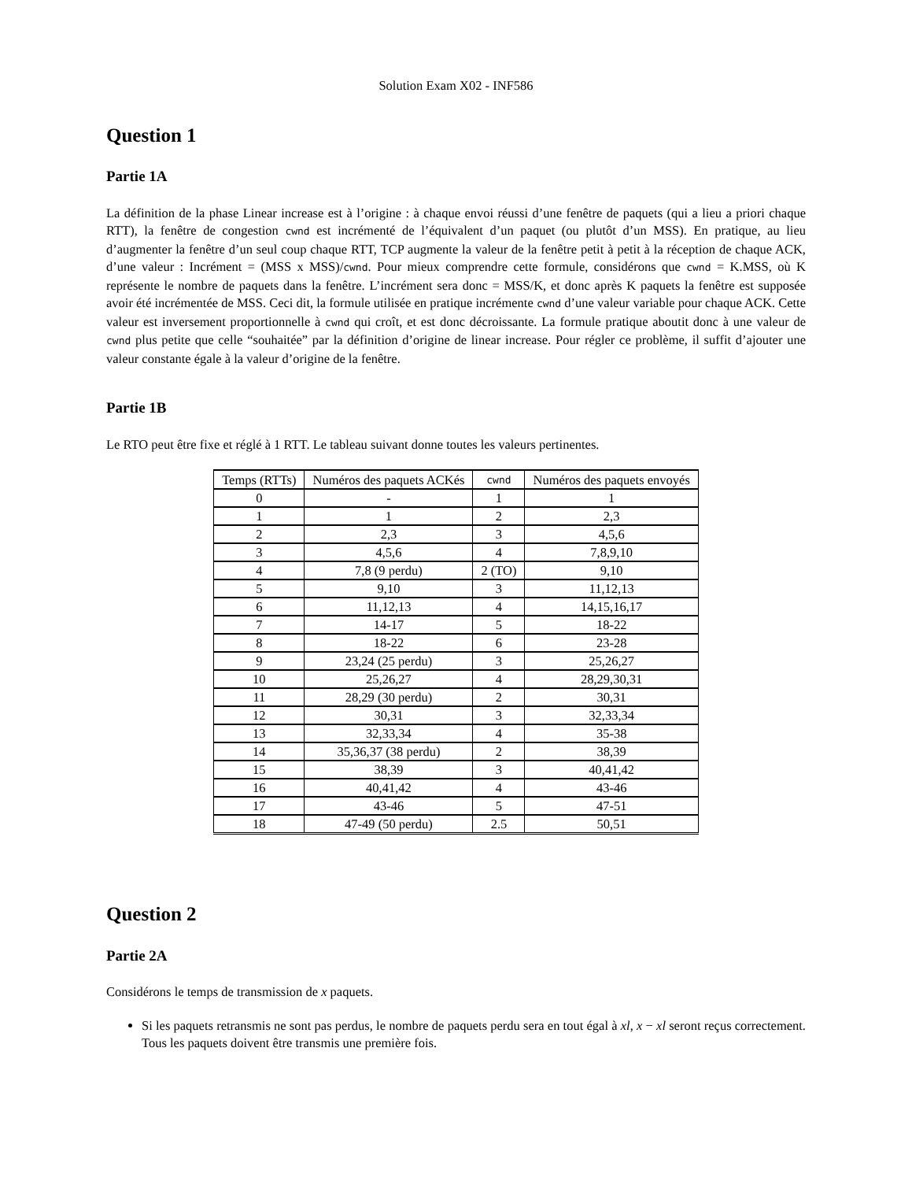Solution Exam X02 - INF586
Question 1
Partie 1A
La définition de la phase Linear increase est à l’origine : à chaque envoi réussi d’une fenêtre de paquets (qui a lieu a priori chaque RTT), la fenêtre de congestion cwnd est incrémenté de l’équivalent d’un paquet (ou plutôt d’un MSS). En pratique, au lieu d’augmenter la fenêtre d’un seul coup chaque RTT, TCP augmente la valeur de la fenêtre petit à petit à la réception de chaque ACK, d’une valeur : Incrément = (MSS x MSS)/cwnd. Pour mieux comprendre cette formule, considérons que cwnd = K.MSS, où K représente le nombre de paquets dans la fenêtre. L’incrément sera donc = MSS/K, et donc après K paquets la fenêtre est supposée avoir été incrémentée de MSS. Ceci dit, la formule utilisée en pratique incrémente cwnd d’une valeur variable pour chaque ACK. Cette valeur est inversement proportionnelle à cwnd qui croît, et est donc décroissante. La formule pratique aboutit donc à une valeur de cwnd plus petite que celle “souhaitée” par la définition d’origine de linear increase. Pour régler ce problème, il suffit d’ajouter une valeur constante égale à la valeur d’origine de la fenêtre.
Partie 1B
Le RTO peut être fixe et réglé à 1 RTT. Le tableau suivant donne toutes les valeurs pertinentes.
| Temps (RTTs) | Numéros des paquets ACKés | cwnd | Numéros des paquets envoyés |
| --- | --- | --- | --- |
| 0 | - | 1 | 1 |
| 1 | 1 | 2 | 2,3 |
| 2 | 2,3 | 3 | 4,5,6 |
| 3 | 4,5,6 | 4 | 7,8,9,10 |
| 4 | 7,8 (9 perdu) | 2 (TO) | 9,10 |
| 5 | 9,10 | 3 | 11,12,13 |
| 6 | 11,12,13 | 4 | 14,15,16,17 |
| 7 | 14-17 | 5 | 18-22 |
| 8 | 18-22 | 6 | 23-28 |
| 9 | 23,24 (25 perdu) | 3 | 25,26,27 |
| 10 | 25,26,27 | 4 | 28,29,30,31 |
| 11 | 28,29 (30 perdu) | 2 | 30,31 |
| 12 | 30,31 | 3 | 32,33,34 |
| 13 | 32,33,34 | 4 | 35-38 |
| 14 | 35,36,37 (38 perdu) | 2 | 38,39 |
| 15 | 38,39 | 3 | 40,41,42 |
| 16 | 40,41,42 | 4 | 43-46 |
| 17 | 43-46 | 5 | 47-51 |
| 18 | 47-49 (50 perdu) | 2.5 | 50,51 |
Question 2
Partie 2A
Considérons le temps de transmission de x paquets.
Si les paquets retransmis ne sont pas perdus, le nombre de paquets perdu sera en tout égal à xl, x − xl seront reçus correctement. Tous les paquets doivent être transmis une première fois.